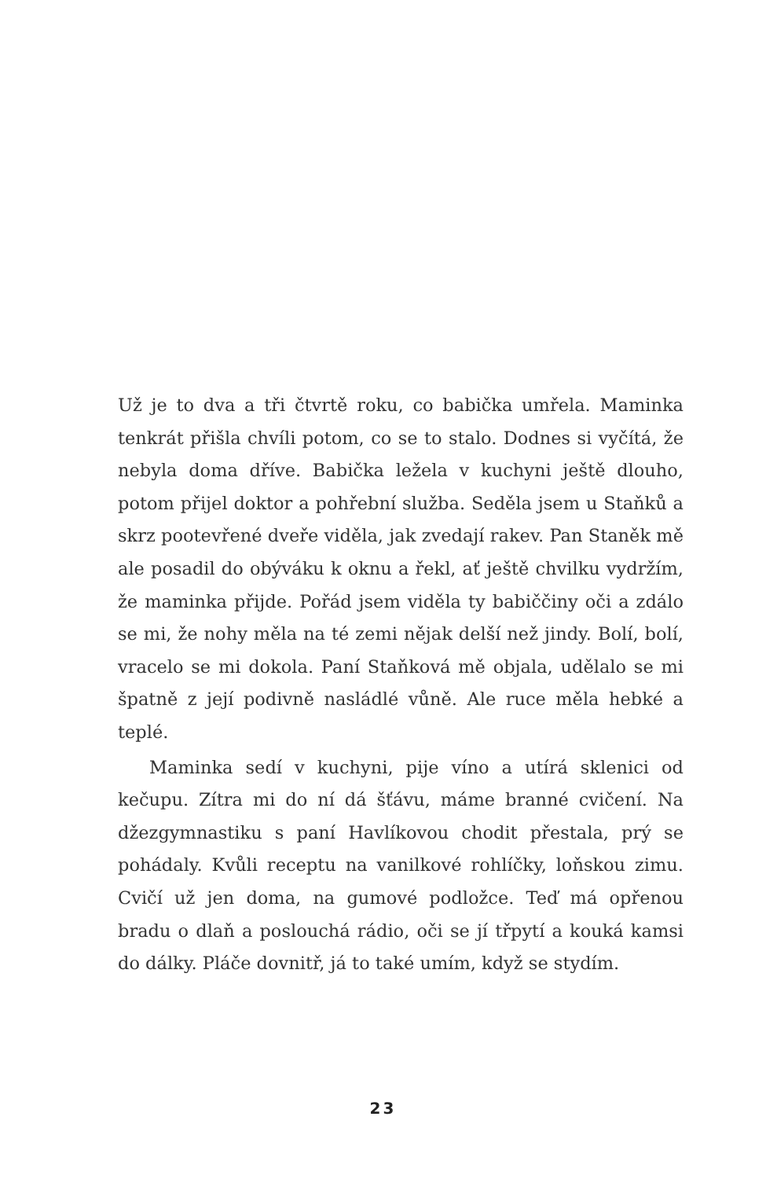Už je to dva a tři čtvrtě roku, co babička umřela. Maminka tenkrát přišla chvíli potom, co se to stalo. Dodnes si vyčítá, že nebyla doma dříve. Babička ležela v kuchyni ještě dlouho, potom přijel doktor a pohřební služba. Seděla jsem u Staňků a skrz pootevřené dveře viděla, jak zvedají rakev. Pan Staněk mě ale posadil do obýváku k oknu a řekl, ať ještě chvilku vydržím, že maminka přijde. Pořád jsem viděla ty babiččiny oči a zdálo se mi, že nohy měla na té zemi nějak delší než jindy. Bolí, bolí, vracelo se mi dokola. Paní Staňková mě objala, udělalo se mi špatně z její podivně nasládlé vůně. Ale ruce měla hebké a teplé.
Maminka sedí v kuchyni, pije víno a utírá sklenici od kečupu. Zítra mi do ní dá šťávu, máme branné cvičení. Na džezgymnastiku s paní Havlíkovou chodit přestala, prý se pohádaly. Kvůli receptu na vanilkové rohlíčky, loňskou zimu. Cvičí už jen doma, na gumové podložce. Teď má opřenou bradu o dlaň a poslouchá rádio, oči se jí třpytí a kouká kamsi do dálky. Pláče dovnitř, já to také umím, když se stydím.
23